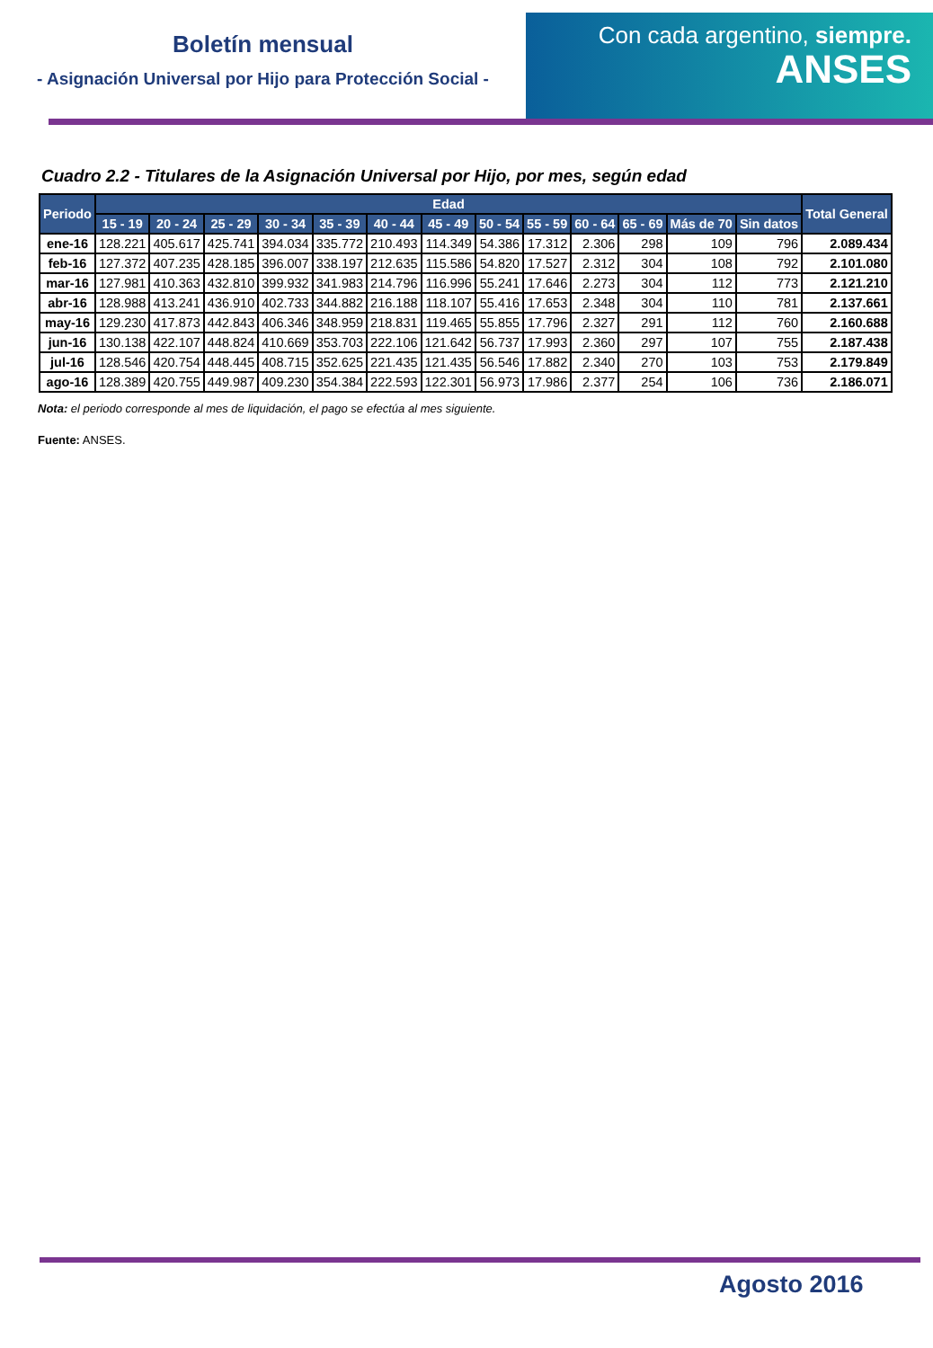Boletín mensual
- Asignación Universal por Hijo para Protección Social -
Con cada argentino, siempre.
ANSES
Cuadro 2.2 - Titulares de la Asignación Universal por Hijo, por mes, según edad
| Periodo | Edad | | | | | | | | | | | | | Total General |
| --- | --- | --- | --- | --- | --- | --- | --- | --- | --- | --- | --- | --- | --- | --- |
| | 15 - 19 | 20 - 24 | 25 - 29 | 30 - 34 | 35 - 39 | 40 - 44 | 45 - 49 | 50 - 54 | 55 - 59 | 60 - 64 | 65 - 69 | Más de 70 | Sin datos | |
| ene-16 | 128.221 | 405.617 | 425.741 | 394.034 | 335.772 | 210.493 | 114.349 | 54.386 | 17.312 | 2.306 | 298 | 109 | 796 | 2.089.434 |
| feb-16 | 127.372 | 407.235 | 428.185 | 396.007 | 338.197 | 212.635 | 115.586 | 54.820 | 17.527 | 2.312 | 304 | 108 | 792 | 2.101.080 |
| mar-16 | 127.981 | 410.363 | 432.810 | 399.932 | 341.983 | 214.796 | 116.996 | 55.241 | 17.646 | 2.273 | 304 | 112 | 773 | 2.121.210 |
| abr-16 | 128.988 | 413.241 | 436.910 | 402.733 | 344.882 | 216.188 | 118.107 | 55.416 | 17.653 | 2.348 | 304 | 110 | 781 | 2.137.661 |
| may-16 | 129.230 | 417.873 | 442.843 | 406.346 | 348.959 | 218.831 | 119.465 | 55.855 | 17.796 | 2.327 | 291 | 112 | 760 | 2.160.688 |
| jun-16 | 130.138 | 422.107 | 448.824 | 410.669 | 353.703 | 222.106 | 121.642 | 56.737 | 17.993 | 2.360 | 297 | 107 | 755 | 2.187.438 |
| jul-16 | 128.546 | 420.754 | 448.445 | 408.715 | 352.625 | 221.435 | 121.435 | 56.546 | 17.882 | 2.340 | 270 | 103 | 753 | 2.179.849 |
| ago-16 | 128.389 | 420.755 | 449.987 | 409.230 | 354.384 | 222.593 | 122.301 | 56.973 | 17.986 | 2.377 | 254 | 106 | 736 | 2.186.071 |
Nota: el periodo corresponde al mes de liquidación, el pago se efectúa al mes siguiente.
Fuente: ANSES.
Agosto 2016